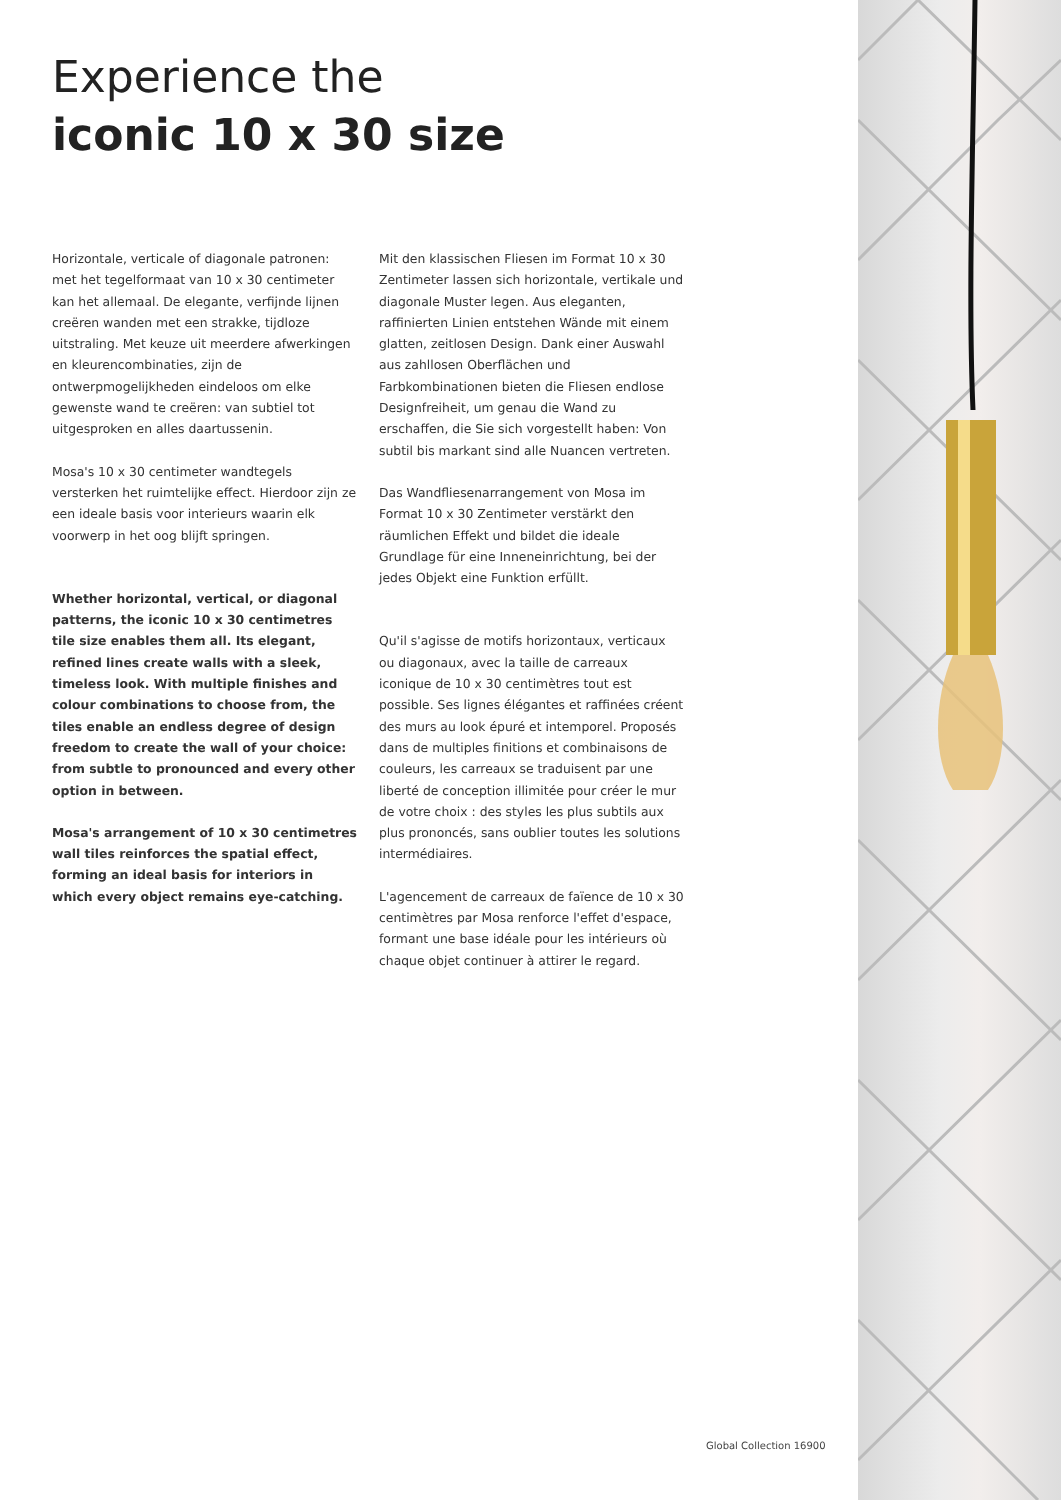Experience the
iconic 10 x 30 size
Horizontale, verticale of diagonale patronen: met het tegelformaat van 10 x 30 centimeter kan het allemaal. De elegante, verfijnde lijnen creëren wanden met een strakke, tijdloze uitstraling. Met keuze uit meerdere afwerkingen en kleurencombinaties, zijn de ontwerpmogelijkheden eindeloos om elke gewenste wand te creëren: van subtiel tot uitgesproken en alles daartussenin.
Mosa's 10 x 30 centimeter wandtegels versterken het ruimtelijke effect. Hierdoor zijn ze een ideale basis voor interieurs waarin elk voorwerp in het oog blijft springen.
Whether horizontal, vertical, or diagonal patterns, the iconic 10 x 30 centimetres tile size enables them all. Its elegant, refined lines create walls with a sleek, timeless look. With multiple finishes and colour combinations to choose from, the tiles enable an endless degree of design freedom to create the wall of your choice: from subtle to pronounced and every other option in between.
Mosa's arrangement of 10 x 30 centimetres wall tiles reinforces the spatial effect, forming an ideal basis for interiors in which every object remains eye-catching.
Mit den klassischen Fliesen im Format 10 x 30 Zentimeter lassen sich horizontale, vertikale und diagonale Muster legen. Aus eleganten, raffinierten Linien entstehen Wände mit einem glatten, zeitlosen Design. Dank einer Auswahl aus zahllosen Oberflächen und Farbkombinationen bieten die Fliesen endlose Designfreiheit, um genau die Wand zu erschaffen, die Sie sich vorgestellt haben: Von subtil bis markant sind alle Nuancen vertreten.
Das Wandfliesenarrangement von Mosa im Format 10 x 30 Zentimeter verstärkt den räumlichen Effekt und bildet die ideale Grundlage für eine Inneneinrichtung, bei der jedes Objekt eine Funktion erfüllt.
Qu'il s'agisse de motifs horizontaux, verticaux ou diagonaux, avec la taille de carreaux iconique de 10 x 30 centimètres tout est possible. Ses lignes élégantes et raffinées créent des murs au look épuré et intemporel. Proposés dans de multiples finitions et combinaisons de couleurs, les carreaux se traduisent par une liberté de conception illimitée pour créer le mur de votre choix : des styles les plus subtils aux plus prononcés, sans oublier toutes les solutions intermédiaires.
L'agencement de carreaux de faïence de 10 x 30 centimètres par Mosa renforce l'effet d'espace, formant une base idéale pour les intérieurs où chaque objet continuer à attirer le regard.
Global Collection 16900